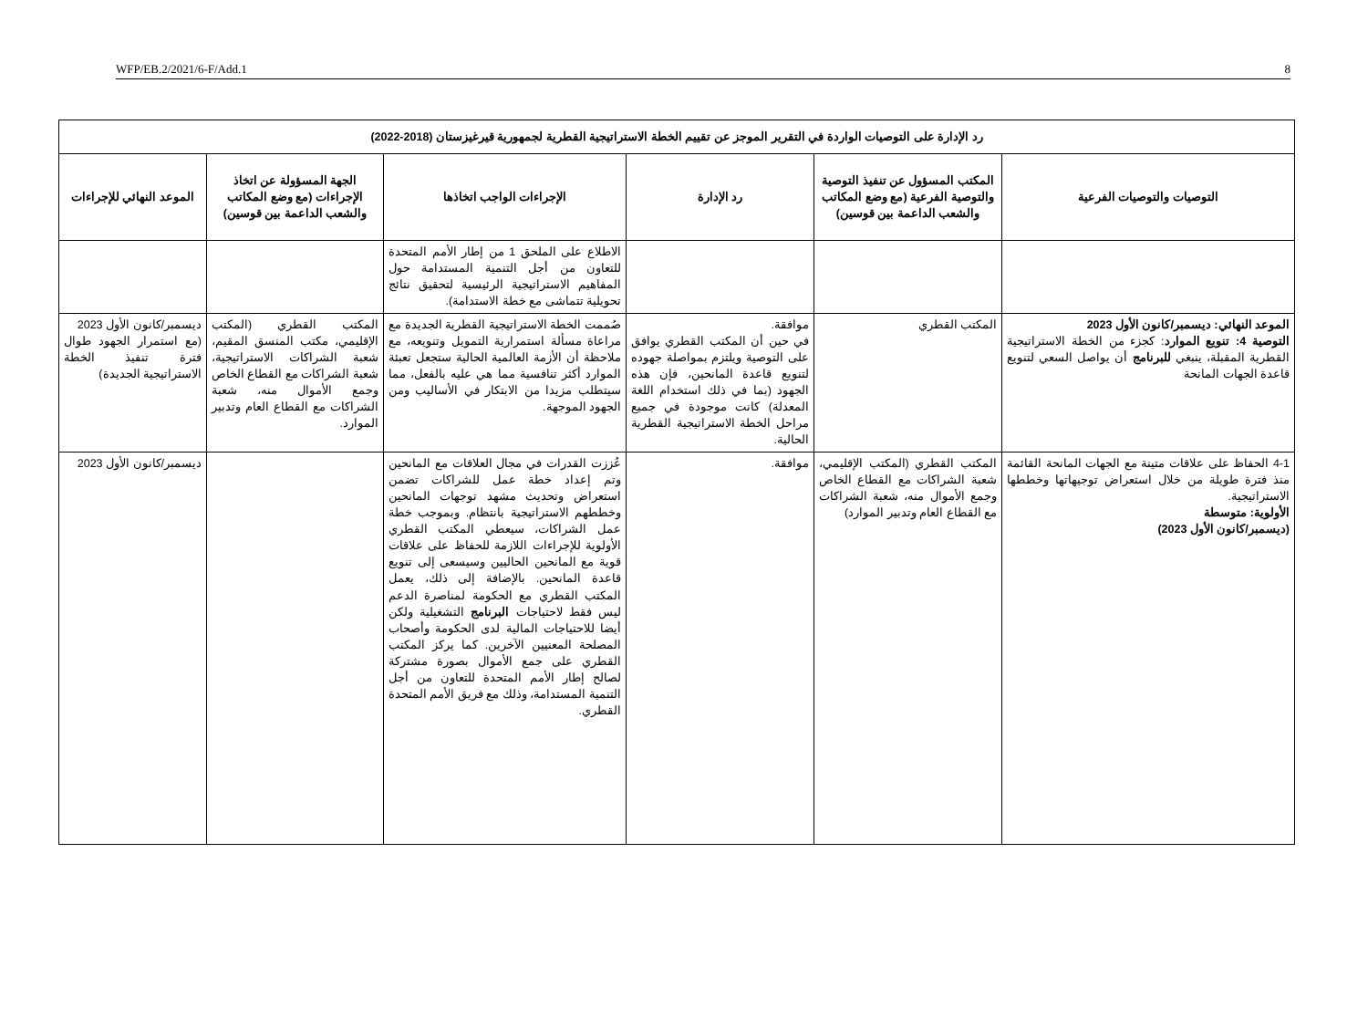WFP/EB.2/2021/6-F/Add.1 8
| رد الإدارة على التوصيات الواردة في التقرير الموجز عن تقييم الخطة الاستراتيجية القطرية لجمهورية قيرغيزستان (2018-2022) | | | | | |
| --- | --- | --- | --- | --- | --- |
| التوصيات والتوصيات الفرعية | المكتب المسؤول عن تنفيذ التوصية والتوصية الفرعية (مع وضع المكاتب والشعب الداعمة بين قوسين) | رد الإدارة | الإجراءات الواجب اتخاذها | الجهة المسؤولة عن اتخاذ الإجراءات (مع وضع المكاتب والشعب الداعمة بين قوسين) | الموعد النهائي للإجراءات |
| | | | الاطلاع على الملحق 1 من إطار الأمم المتحدة للتعاون من أجل التنمية المستدامة حول المفاهيم الاستراتيجية الرئيسية لتحقيق نتائج تحويلية تتماشى مع خطة الاستدامة). | | |
| الموعد النهائي: ديسمبر/كانون الأول 2023 التوصية 4: تنويع الموارد : كجزء من الخطة الاستراتيجية القطرية المقبلة، ينبغي للبرنامج أن يواصل السعي لتنويع قاعدة الجهات المانحة | المكتب القطري | موافقة. في حين أن المكتب القطري يوافق على التوصية ويلتزم بمواصلة جهوده لتنويع قاعدة المانحين، فإن هذه الجهود (بما في ذلك استخدام اللغة المعدلة) كانت موجودة في جميع مراحل الخطة الاستراتيجية القطرية الحالية. | صُممت الخطة الاستراتيجية القطرية الجديدة مع مراعاة مسألة استمرارية التمويل وتنويعه، مع ملاحظة أن الأزمة العالمية الحالية ستجعل تعبئة الموارد أكثر تنافسية مما هي عليه بالفعل، مما سيتطلب مزيدا من الابتكار في الأساليب ومن الجهود الموجهة. | المكتب القطري (المكتب الإقليمي، مكتب المنسق المقيم، شعبة الشراكات الاستراتيجية، شعبة الشراكات مع القطاع الخاص وجمع الأموال منه، شعبة الشراكات مع القطاع العام وتدبير الموارد. | ديسمبر/كانون الأول 2023 (مع استمرار الجهود طوال فترة تنفيذ الخطة الاستراتيجية الجديدة) |
| 4-1 الحفاظ على علاقات متينة مع الجهات المانحة القائمة منذ فترة طويلة من خلال استعراض توجيهاتها وخططها الاستراتيجية. الأولوية: متوسطة (ديسمبر/كانون الأول 2023) | المكتب القطري (المكتب الإقليمي، شعبة الشراكات مع القطاع الخاص وجمع الأموال منه، شعبة الشراكات مع القطاع العام وتدبير الموارد) | موافقة. | عُززت القدرات في مجال العلاقات مع المانحين وتم إعداد خطة عمل للشراكات تضمن استعراض وتحديث مشهد توجهات المانحين وخططهم الاستراتيجية بانتظام. وبموجب خطة عمل الشراكات، سيعطي المكتب القطري الأولوية للإجراءات اللازمة للحفاظ على علاقات قوية مع المانحين الحاليين وسيسعى إلى تنويع قاعدة المانحين. بالإضافة إلى ذلك، يعمل المكتب القطري مع الحكومة لمناصرة الدعم ليس فقط لاحتياجات البرنامج التشغيلية ولكن أيضا للاحتياجات المالية لدى الحكومة وأصحاب المصلحة المعنيين الآخرين. كما يركز المكتب القطري على جمع الأموال بصورة مشتركة لصالح إطار الأمم المتحدة للتعاون من أجل التنمية المستدامة، وذلك مع فريق الأمم المتحدة القطري. | | ديسمبر/كانون الأول 2023 |